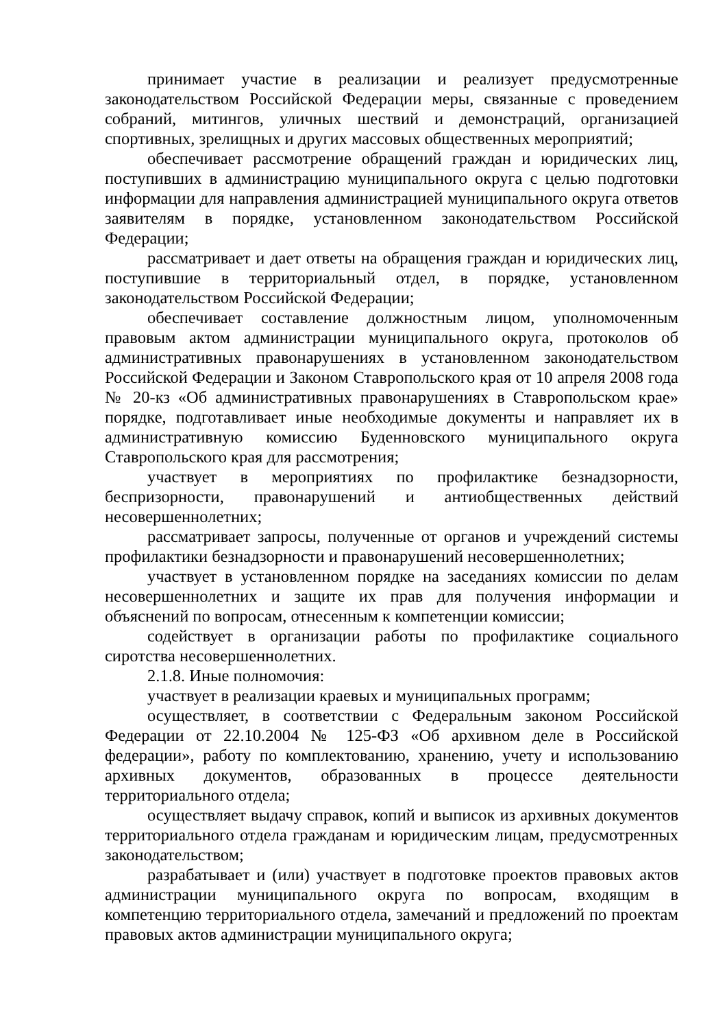принимает участие в реализации и реализует предусмотренные законодательством Российской Федерации меры, связанные с проведением собраний, митингов, уличных шествий и демонстраций, организацией спортивных, зрелищных и других массовых общественных мероприятий;
обеспечивает рассмотрение обращений граждан и юридических лиц, поступивших в администрацию муниципального округа с целью подготовки информации для направления администрацией муниципального округа ответов заявителям в порядке, установленном законодательством Российской Федерации;
рассматривает и дает ответы на обращения граждан и юридических лиц, поступившие в территориальный отдел, в порядке, установленном законодательством Российской Федерации;
обеспечивает составление должностным лицом, уполномоченным правовым актом администрации муниципального округа, протоколов об административных правонарушениях в установленном законодательством Российской Федерации и Законом Ставропольского края от 10 апреля 2008 года № 20-кз «Об административных правонарушениях в Ставропольском крае» порядке, подготавливает иные необходимые документы и направляет их в административную комиссию Буденновского муниципального округа Ставропольского края для рассмотрения;
участвует в мероприятиях по профилактике безнадзорности, беспризорности, правонарушений и антиобщественных действий несовершеннолетних;
рассматривает запросы, полученные от органов и учреждений системы профилактики безнадзорности и правонарушений несовершеннолетних;
участвует в установленном порядке на заседаниях комиссии по делам несовершеннолетних и защите их прав для получения информации и объяснений по вопросам, отнесенным к компетенции комиссии;
содействует в организации работы по профилактике социального сиротства несовершеннолетних.
2.1.8. Иные полномочия:
участвует в реализации краевых и муниципальных программ;
осуществляет, в соответствии с Федеральным законом Российской Федерации от 22.10.2004 № 125-ФЗ «Об архивном деле в Российской федерации», работу по комплектованию, хранению, учету и использованию архивных документов, образованных в процессе деятельности территориального отдела;
осуществляет выдачу справок, копий и выписок из архивных документов территориального отдела гражданам и юридическим лицам, предусмотренных законодательством;
разрабатывает и (или) участвует в подготовке проектов правовых актов администрации муниципального округа по вопросам, входящим в компетенцию территориального отдела, замечаний и предложений по проектам правовых актов администрации муниципального округа;